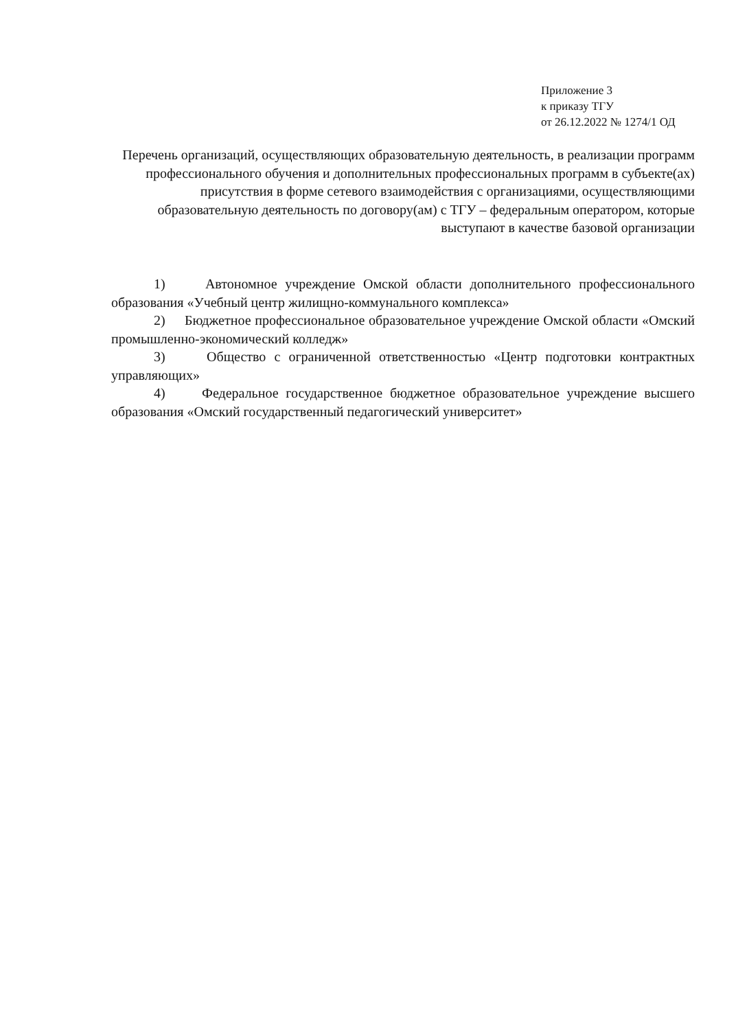Приложение 3
к приказу ТГУ
от 26.12.2022 № 1274/1 ОД
Перечень организаций, осуществляющих образовательную деятельность, в реализации программ профессионального обучения и дополнительных профессиональных программ в субъекте(ах) присутствия в форме сетевого взаимодействия с организациями, осуществляющими образовательную деятельность по договору(ам) с ТГУ – федеральным оператором, которые выступают в качестве базовой организации
1) Автономное учреждение Омской области дополнительного профессионального образования «Учебный центр жилищно-коммунального комплекса»
2) Бюджетное профессиональное образовательное учреждение Омской области «Омский промышленно-экономический колледж»
3) Общество с ограниченной ответственностью «Центр подготовки контрактных управляющих»
4) Федеральное государственное бюджетное образовательное учреждение высшего образования «Омский государственный педагогический университет»